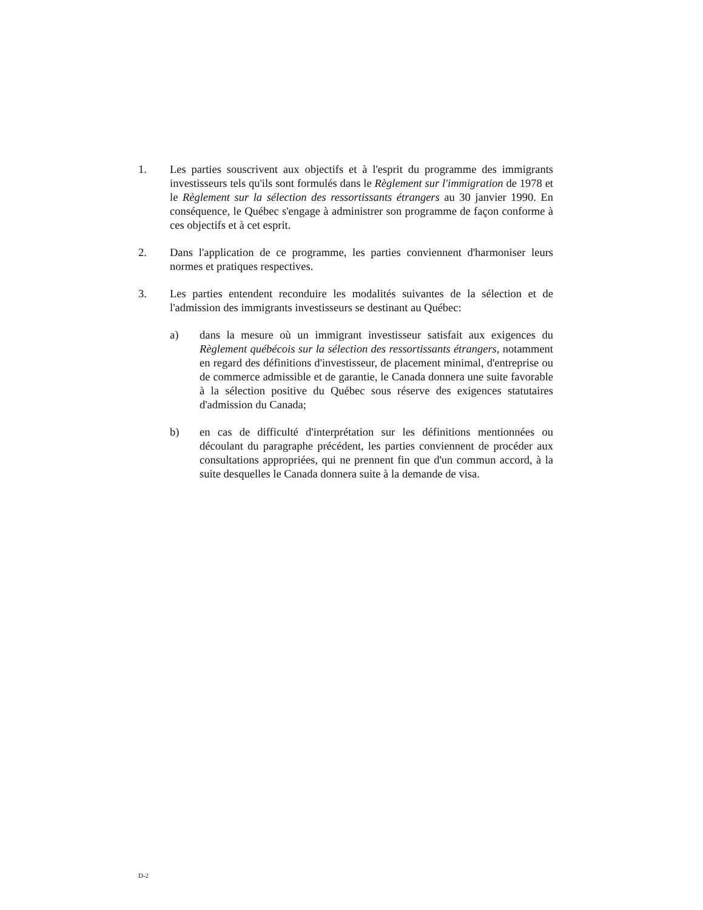1. Les parties souscrivent aux objectifs et à l'esprit du programme des immigrants investisseurs tels qu'ils sont formulés dans le Règlement sur l'immigration de 1978 et le Règlement sur la sélection des ressortissants étrangers au 30 janvier 1990. En conséquence, le Québec s'engage à administrer son programme de façon conforme à ces objectifs et à cet esprit.
2. Dans l'application de ce programme, les parties conviennent d'harmoniser leurs normes et pratiques respectives.
3. Les parties entendent reconduire les modalités suivantes de la sélection et de l'admission des immigrants investisseurs se destinant au Québec:
a) dans la mesure où un immigrant investisseur satisfait aux exigences du Règlement québécois sur la sélection des ressortissants étrangers, notamment en regard des définitions d'investisseur, de placement minimal, d'entreprise ou de commerce admissible et de garantie, le Canada donnera une suite favorable à la sélection positive du Québec sous réserve des exigences statutaires d'admission du Canada;
b) en cas de difficulté d'interprétation sur les définitions mentionnées ou découlant du paragraphe précédent, les parties conviennent de procéder aux consultations appropriées, qui ne prennent fin que d'un commun accord, à la suite desquelles le Canada donnera suite à la demande de visa.
D-2